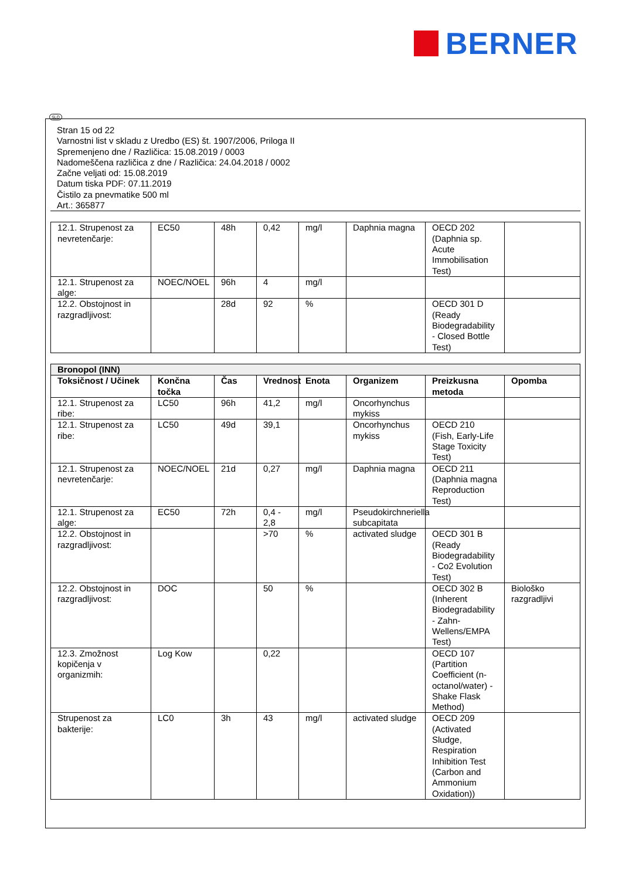BERNER
SLO
Stran 15 od 22
Varnostni list v skladu z Uredbo (ES) št. 1907/2006, Priloga II
Spremenjeno dne / Različica: 15.08.2019 / 0003
Nadomeščena različica z dne / Različica: 24.04.2018 / 0002
Začne veljati od: 15.08.2019
Datum tiska PDF: 07.11.2019
Čistilo za pnevmatike 500 ml
Art.: 365877
| 12.1. Strupenost za nevretenčarje: | EC50 | 48h | 0,42 | mg/l | Daphnia magna | OECD 202 (Daphnia sp. Acute Immobilisation Test) | |
| 12.1. Strupenost za alge: | NOEC/NOEL | 96h | 4 | mg/l | | | |
| 12.2. Obstojnost in razgradljivost: | | 28d | 92 | % | | OECD 301 D (Ready Biodegradability - Closed Bottle Test) | |
| Bronopol (INN) | | | | | | | |
| --- | --- | --- | --- | --- | --- | --- | --- |
| Toksičnost / Učinek | Končna točka | Čas | Vrednost | Enota | Organizem | Preizkusna metoda | Opomba |
| 12.1. Strupenost za ribe: | LC50 | 96h | 41,2 | mg/l | Oncorhynchus mykiss | | |
| 12.1. Strupenost za ribe: | LC50 | 49d | 39,1 | | Oncorhynchus mykiss | OECD 210 (Fish, Early-Life Stage Toxicity Test) | |
| 12.1. Strupenost za nevretenčarje: | NOEC/NOEL | 21d | 0,27 | mg/l | Daphnia magna | OECD 211 (Daphnia magna Reproduction Test) | |
| 12.1. Strupenost za alge: | EC50 | 72h | 0,4 - 2,8 | mg/l | Pseudokirchneriella subcapitata | | |
| 12.2. Obstojnost in razgradljivost: | | | >70 | % | activated sludge | OECD 301 B (Ready Biodegradability - Co2 Evolution Test) | |
| 12.2. Obstojnost in razgradljivost: | DOC | | 50 | % | | OECD 302 B (Inherent Biodegradability - Zahn-Wellens/EMPA Test) | Biološko razgradljivi |
| 12.3. Zmožnost kopičenja v organizmih: | Log Kow | | 0,22 | | | OECD 107 (Partition Coefficient (n-octanol/water) - Shake Flask Method) | |
| Strupenost za bakterije: | LC0 | 3h | 43 | mg/l | activated sludge | OECD 209 (Activated Sludge, Respiration Inhibition Test (Carbon and Ammonium Oxidation)) | |